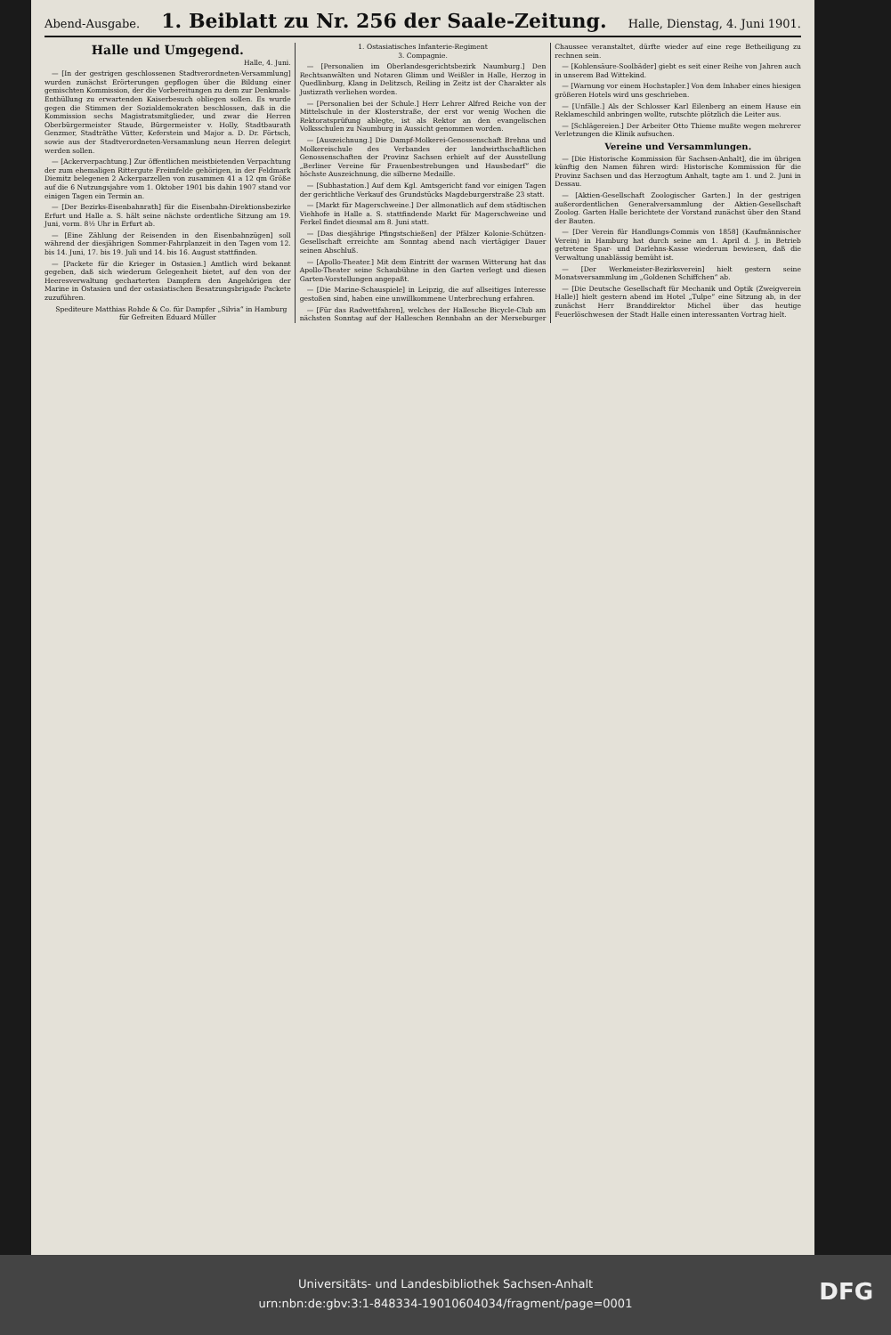Abend-Ausgabe.
1. Beiblatt zu Nr. 256 der Saale-Zeitung.
Halle, Dienstag, 4. Juni 1901.
Halle und Umgegend.
Halle, 4. Juni.
— [In der gestrigen geschlossenen Stadtverordneten-Versammlung] wurden zunächst Erörterungen gepflogen über die Bildung einer gemischten Kommission, der die Vorbereitungen zu dem zur Denkmals-Enthüllung zu erwartenden Kaiserbesuch obliegen sollen. Es wurde gegen die Stimmen der Sozialdemokraten beschlossen, daß in die Kommission sechs Magistratsmitglieder, und zwar die Herren Oberbürgermeister Staude, Bürgermeister v. Holly, Stadtbaurath Genzmer, Stadträthe Vütter, Keferstein und Major a. D. Dr. Förtsch, sowie aus der Stadtverordneten-Versammlung neun Herren delegirt werden sollen.
— [Ackerverpachtung.] Zur öffentlichen meistbietenden Verpachtung der zum ehemaligen Rittergute Freimfelde gehörigen, in der Feldmark Diemitz belegenen 2 Ackerparzellen von zusammen 41 a 12 qm Größe auf die 6 Nutzungsjahre vom 1. Oktober 1901 bis dahin 1907 stand vor einigen Tagen ein Termin an.
— [Der Bezirks-Eisenbahnrath] für die Eisenbahn-Direktionsbezirke Erfurt und Halle a. S. hält seine nächste ordentliche Sitzung am 19. Juni, vorm. 8½ Uhr in Erfurt ab.
— [Eine Zählung der Reisenden in den Eisenbahnzügen] soll während der diesjährigen Sommer-Fahrplanzeit in den Tagen vom 12. bis 14. Juni, 17. bis 19. Juli und 14. bis 16. August stattfinden.
— [Packete für die Krieger in Ostasien.] Amtlich wird bekannt gegeben, daß sich wiederum Gelegenheit bietet, auf den von der Heeresverwaltung gecharterten Dampfern den Angehörigen der Marine in Ostasien und der ostasiatischen Besatzungsbrigade Packete zuzuführen.
Spediteure Matthias Rohde & Co. für Dampfer „Silvia“ in Hamburg
für Gefreiten Eduard Müller
1. Ostasiatisches Infanterie-Regiment
3. Compagnie.
— [Personalien im Oberlandesgerichtsbezirk Naumburg.] Den Rechtsanwälten und Notaren Glimm und Weißler in Halle, Herzog in Quedlinburg, Klang in Delitzsch, Reiling in Zeitz ist der Charakter als Justizrath verliehen worden.
— [Personalien bei der Schule.] Herr Lehrer Alfred Reiche von der Mittelschule in der Klosterstraße, der erst vor wenig Wochen die Rektoratsprüfung ablegte, ist als Rektor an den evangelischen Volksschulen zu Naumburg in Aussicht genommen worden.
— [Auszeichnung.] Die Dampf-Molkerei-Genossenschaft Brehna und Molkereischule des Verbandes der landwirthschaftlichen Genossenschaften der Provinz Sachsen erhielt auf der Ausstellung „Berliner Vereine für Frauenbestrebungen und Hausbedarf“ die höchste Auszeichnung, die silberne Medaille.
— [Subhastation.] Auf dem Kgl. Amtsgericht fand vor einigen Tagen der gerichtliche Verkauf des Grundstücks Magdeburgerstraße 23 statt.
— [Markt für Magerschweine.] Der allmonatlich auf dem städtischen Viehhofe in Halle a. S. stattfindende Markt für Magerschweine und Ferkel findet diesmal am 8. Juni statt.
— [Das diesjährige Pfingstschießen] der Pfälzer Kolonie-Schützen-Gesellschaft erreichte am Sonntag abend nach viertägiger Dauer seinen Abschluß.
— [Apollo-Theater.] Mit dem Eintritt der warmen Witterung hat das Apollo-Theater seine Schaubühne in den Garten verlegt und diesen Garten-Vorstellungen angepaßt.
— [Die Marine-Schauspiele] in Leipzig, die auf allseitiges Interesse gestoßen sind, haben eine unwillkommene Unterbrechung erfahren.
— [Für das Radwettfahren], welches der Hallesche Bicycle-Club am nächsten Sonntag auf der Halleschen Rennbahn an der Merseburger Chaussee veranstaltet, dürfte wieder auf eine rege Betheiligung zu rechnen sein.
— [Kohlensäure-Soolbäder] giebt es seit einer Reihe von Jahren auch in unserem Bad Wittekind.
— [Warnung vor einem Hochstapler.] Von dem Inhaber eines hiesigen größeren Hotels wird uns geschrieben.
— [Unfälle.] Als der Schlosser Karl Eilenberg an einem Hause ein Reklameschild anbringen wollte, rutschte plötzlich die Leiter aus.
— [Schlägereien.] Der Arbeiter Otto Thieme mußte wegen mehrerer Verletzungen die Klinik aufsuchen.
Vereine und Versammlungen.
— [Die Historische Kommission für Sachsen-Anhalt], die im übrigen künftig den Namen führen wird: Historische Kommission für die Provinz Sachsen und das Herzogtum Anhalt, tagte am 1. und 2. Juni in Dessau.
— [Aktien-Gesellschaft Zoologischer Garten.] In der gestrigen außerordentlichen Generalversammlung der Aktien-Gesellschaft Zoolog. Garten Halle berichtete der Vorstand zunächst über den Stand der Bauten.
— [Der Verein für Handlungs-Commis von 1858] (Kaufmännischer Verein) in Hamburg hat durch seine am 1. April d. J. in Betrieb getretene Spar- und Darlehns-Kasse wiederum bewiesen, daß die Verwaltung unablässig bemüht ist.
— [Der Werkmeister-Bezirksverein] hielt gestern seine Monatsversammlung im „Goldenen Schiffchen“ ab.
— [Die Deutsche Gesellschaft für Mechanik und Optik (Zweigverein Halle)] hielt gestern abend im Hotel „Tulpe“ eine Sitzung ab, in der zunächst Herr Branddirektor Michel über das heutige Feuerlöschwesen der Stadt Halle einen interessanten Vortrag hielt.
Universitäts- und Landesbibliothek Sachsen-Anhalt
urn:nbn:de:gbv:3:1-848334-19010604034/fragment/page=0001
DFG